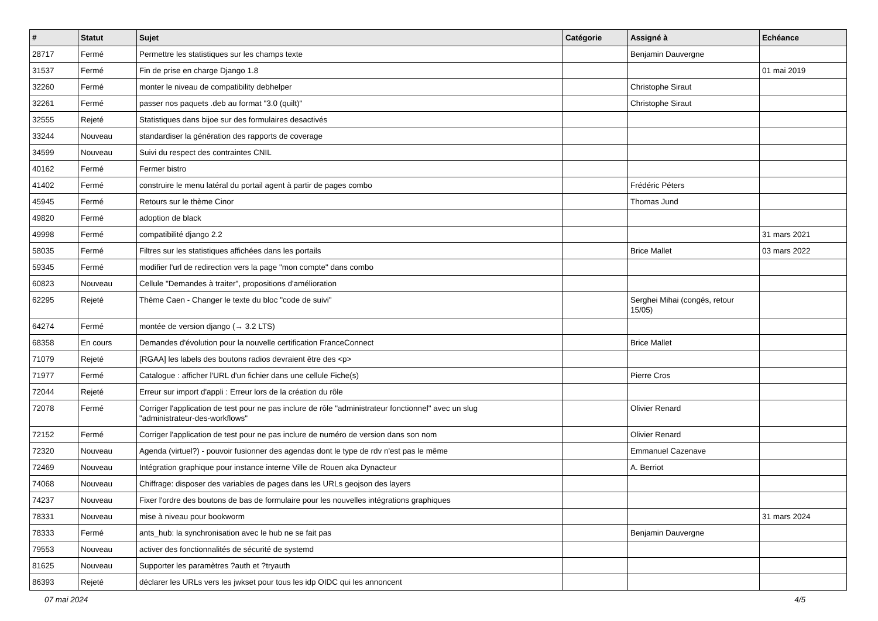| # | Statut | Sujet | Catégorie | Assigné à | Echéance |
| --- | --- | --- | --- | --- | --- |
| 28717 | Fermé | Permettre les statistiques sur les champs texte | | Benjamin Dauvergne | |
| 31537 | Fermé | Fin de prise en charge Django 1.8 | | | 01 mai 2019 |
| 32260 | Fermé | monter le niveau de compatibility debhelper | | Christophe Siraut | |
| 32261 | Fermé | passer nos paquets .deb au format "3.0 (quilt)" | | Christophe Siraut | |
| 32555 | Rejeté | Statistiques dans bijoe sur des formulaires desactivés | | | |
| 33244 | Nouveau | standardiser la génération des rapports de coverage | | | |
| 34599 | Nouveau | Suivi du respect des contraintes CNIL | | | |
| 40162 | Fermé | Fermer bistro | | | |
| 41402 | Fermé | construire le menu latéral du portail agent à partir de pages combo | | Frédéric Péters | |
| 45945 | Fermé | Retours sur le thème Cinor | | Thomas Jund | |
| 49820 | Fermé | adoption de black | | | |
| 49998 | Fermé | compatibilité django 2.2 | | | 31 mars 2021 |
| 58035 | Fermé | Filtres sur les statistiques affichées dans les portails | | Brice Mallet | 03 mars 2022 |
| 59345 | Fermé | modifier l'url de redirection vers la page "mon compte" dans combo | | | |
| 60823 | Nouveau | Cellule "Demandes à traiter", propositions d'amélioration | | | |
| 62295 | Rejeté | Thème Caen - Changer le texte du bloc "code de suivi" | | Serghei Mihai (congés, retour 15/05) | |
| 64274 | Fermé | montée de version django (→ 3.2 LTS) | | | |
| 68358 | En cours | Demandes d'évolution pour la nouvelle certification FranceConnect | | Brice Mallet | |
| 71079 | Rejeté | [RGAA] les labels des boutons radios devraient être des <p> | | | |
| 71977 | Fermé | Catalogue : afficher l'URL d'un fichier dans une cellule Fiche(s) | | Pierre Cros | |
| 72044 | Rejeté | Erreur sur import d'appli : Erreur lors de la création du rôle | | | |
| 72078 | Fermé | Corriger l'application de test pour ne pas inclure de rôle "administrateur fonctionnel" avec un slug "administrateur-des-workflows" | | Olivier Renard | |
| 72152 | Fermé | Corriger l'application de test pour ne pas inclure de numéro de version dans son nom | | Olivier Renard | |
| 72320 | Nouveau | Agenda (virtuel?) - pouvoir fusionner des agendas dont le type de rdv n'est pas le même | | Emmanuel Cazenave | |
| 72469 | Nouveau | Intégration graphique pour instance interne Ville de Rouen aka Dynacteur | | A. Berriot | |
| 74068 | Nouveau | Chiffrage: disposer des variables de pages dans les URLs geojson des layers | | | |
| 74237 | Nouveau | Fixer l'ordre des boutons de bas de formulaire pour les nouvelles intégrations graphiques | | | |
| 78331 | Nouveau | mise à niveau pour bookworm | | | 31 mars 2024 |
| 78333 | Fermé | ants_hub: la synchronisation avec le hub ne se fait pas | | Benjamin Dauvergne | |
| 79553 | Nouveau | activer des fonctionnalités de sécurité de systemd | | | |
| 81625 | Nouveau | Supporter les paramètres ?auth et ?tryauth | | | |
| 86393 | Rejeté | déclarer les URLs vers les jwkset pour tous les idp OIDC qui les annoncent | | | |
07 mai 2024 4/5